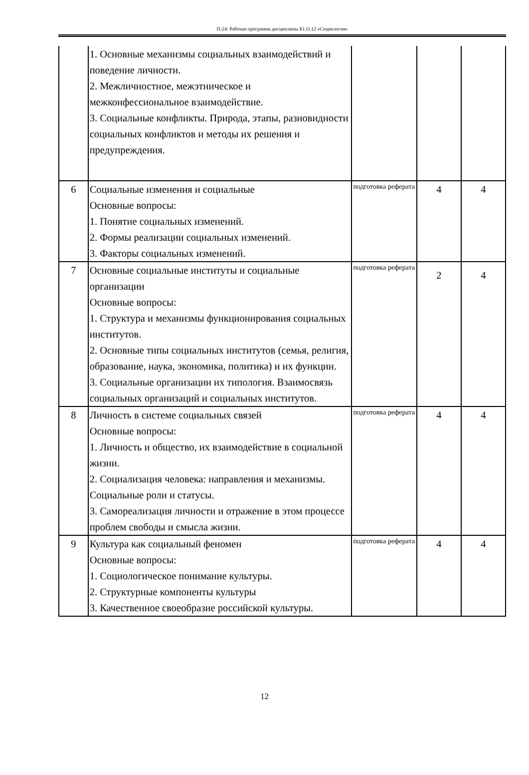П-24: Рабочая программа дисциплины Б1.О.12 «Социология»
| | 1. Основные механизмы социальных взаимодействий и поведение личности. 2. Межличностное, межэтническое и межконфессиональное взаимодействие. 3. Социальные конфликты. Природа, этапы, разновидности социальных конфликтов и методы их решения и предупреждения. | | | |
| 6 | Социальные изменения и социальные Основные вопросы: 1. Понятие социальных изменений. 2. Формы реализации социальных изменений. 3. Факторы социальных изменений. | подготовка реферата | 4 | 4 |
| 7 | Основные социальные институты и социальные организации Основные вопросы: 1. Структура и механизмы функционирования социальных институтов. 2. Основные типы социальных институтов (семья, религия, образование, наука, экономика, политика) и их функции. 3. Социальные организации их типология. Взаимосвязь социальных организаций и социальных институтов. | подготовка реферата | 2 | 4 |
| 8 | Личность в системе социальных связей Основные вопросы: 1. Личность и общество, их взаимодействие в социальной жизни. 2. Социализация человека: направления и механизмы. Социальные роли и статусы. 3. Самореализация личности и отражение в этом процессе проблем свободы и смысла жизни. | подготовка реферата | 4 | 4 |
| 9 | Культура как социальный феномен Основные вопросы: 1. Социологическое понимание культуры. 2. Структурные компоненты культуры 3. Качественное своеобразие российской культуры. | подготовка реферата | 4 | 4 |
12